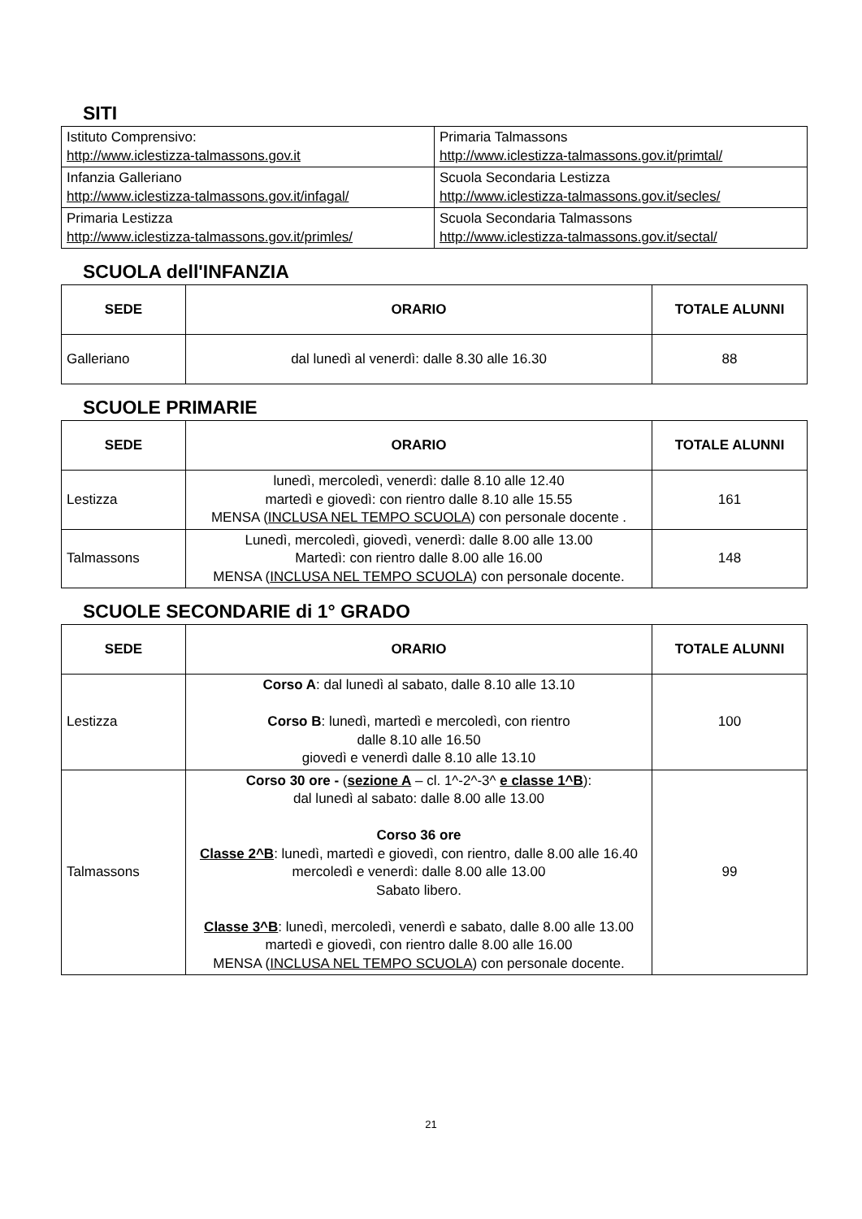SITI
| Istituto Comprensivo: http://www.iclestizza-talmassons.gov.it | Primaria Talmassons http://www.iclestizza-talmassons.gov.it/primtal/ |
| Infanzia Galleriano http://www.iclestizza-talmassons.gov.it/infagal/ | Scuola Secondaria Lestizza http://www.iclestizza-talmassons.gov.it/secles/ |
| Primaria Lestizza http://www.iclestizza-talmassons.gov.it/primles/ | Scuola Secondaria Talmassons http://www.iclestizza-talmassons.gov.it/sectal/ |
SCUOLA dell'INFANZIA
| SEDE | ORARIO | TOTALE ALUNNI |
| --- | --- | --- |
| Galleriano | dal lunedì al venerdì: dalle 8.30 alle 16.30 | 88 |
SCUOLE PRIMARIE
| SEDE | ORARIO | TOTALE ALUNNI |
| --- | --- | --- |
| Lestizza | lunedì, mercoledì, venerdì: dalle 8.10 alle 12.40 martedì e giovedì: con rientro dalle 8.10 alle 15.55 MENSA ( INCLUSA NEL TEMPO SCUOLA ) con personale docente . | 161 |
| Talmassons | Lunedì, mercoledì, giovedì, venerdì: dalle 8.00 alle 13.00 Martedì: con rientro dalle 8.00 alle 16.00 MENSA ( INCLUSA NEL TEMPO SCUOLA ) con personale docente. | 148 |
SCUOLE SECONDARIE di 1° GRADO
| SEDE | ORARIO | TOTALE ALUNNI |
| --- | --- | --- |
| Lestizza | Corso A : dal lunedì al sabato, dalle 8.10 alle 13.10 Corso B : lunedì, martedì e mercoledì, con rientro dalle 8.10 alle 16.50 giovedì e venerdì dalle 8.10 alle 13.10 | 100 |
| Talmassons | Corso 30 ore - ( sezione A – cl. 1^-2^-3^ e classe 1^B ): dal lunedì al sabato: dalle 8.00 alle 13.00 Corso 36 ore Classe 2^B : lunedì, martedì e giovedì, con rientro, dalle 8.00 alle 16.40 mercoledì e venerdì: dalle 8.00 alle 13.00 Sabato libero. Classe 3^B : lunedì, mercoledì, venerdì e sabato, dalle 8.00 alle 13.00 martedì e giovedì, con rientro dalle 8.00 alle 16.00 MENSA ( INCLUSA NEL TEMPO SCUOLA ) con personale docente. | 99 |
21